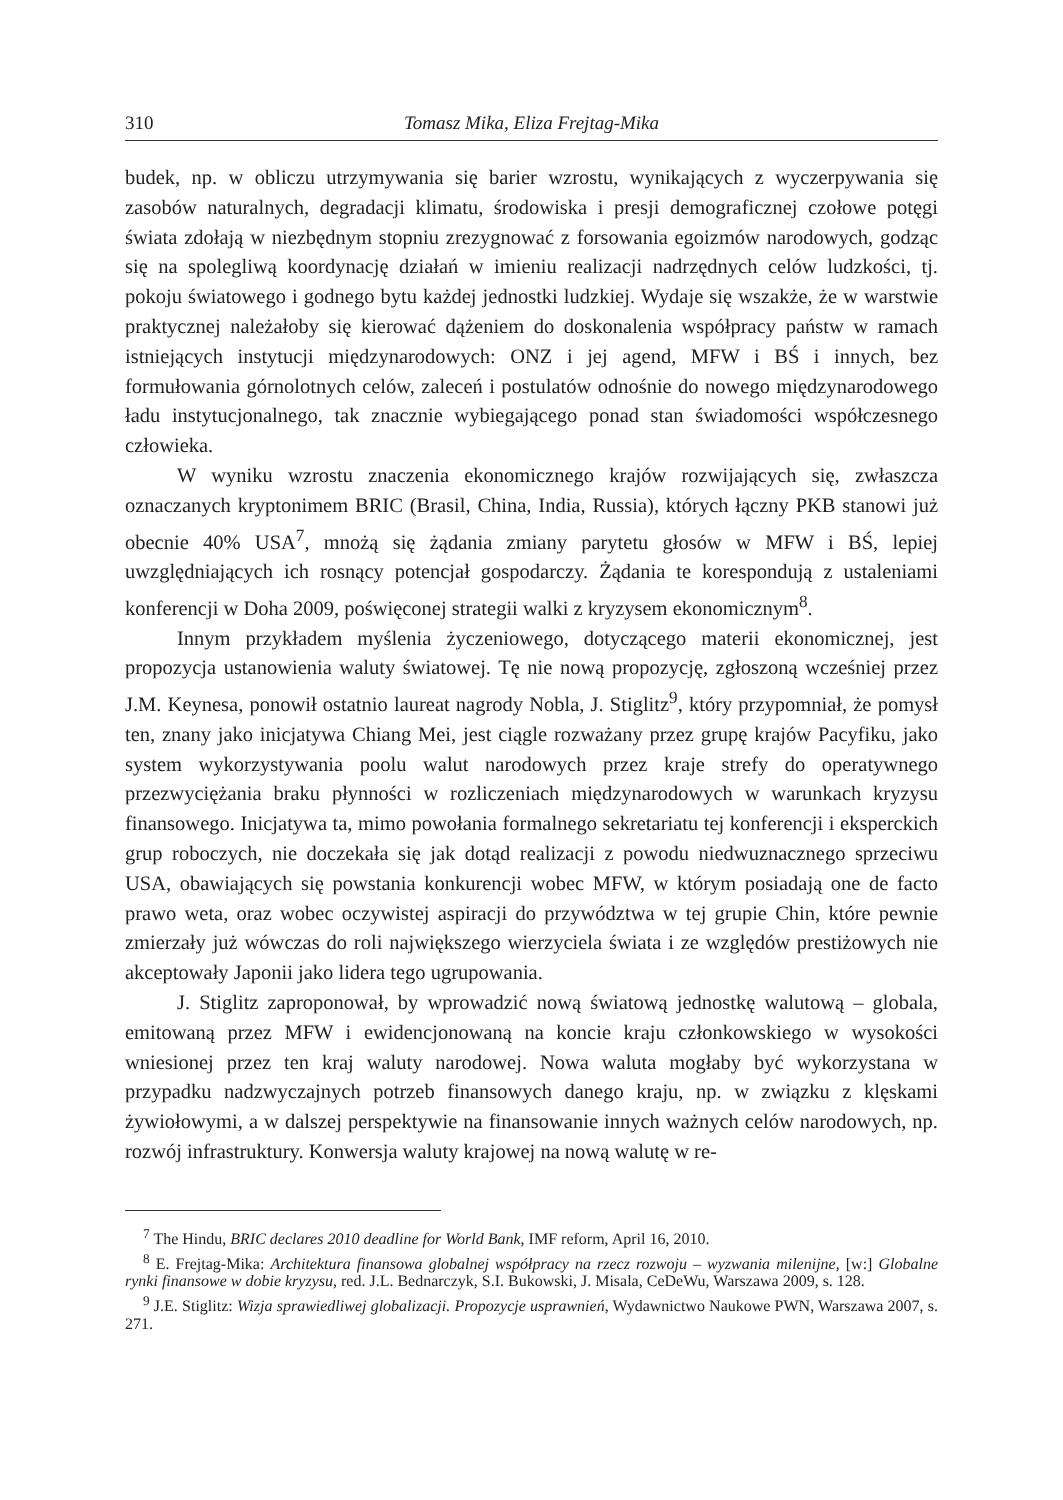310 Tomasz Mika, Eliza Frejtag-Mika
budek, np. w obliczu utrzymywania się barier wzrostu, wynikających z wyczerpywania się zasobów naturalnych, degradacji klimatu, środowiska i presji demograficznej czołowe potęgi świata zdołają w niezbędnym stopniu zrezygnować z forsowania egoizmów narodowych, godząc się na spolegliwą koordynację działań w imieniu realizacji nadrzędnych celów ludzkości, tj. pokoju światowego i godnego bytu każdej jednostki ludzkiej. Wydaje się wszakże, że w warstwie praktycznej należałoby się kierować dążeniem do doskonalenia współpracy państw w ramach istniejących instytucji międzynarodowych: ONZ i jej agend, MFW i BŚ i innych, bez formułowania górnolotnych celów, zaleceń i postulatów odnośnie do nowego międzynarodowego ładu instytucjonalnego, tak znacznie wybiegającego ponad stan świadomości współczesnego człowieka.
W wyniku wzrostu znaczenia ekonomicznego krajów rozwijających się, zwłaszcza oznaczanych kryptonimem BRIC (Brasil, China, India, Russia), których łączny PKB stanowi już obecnie 40% USA<sup>7</sup>, mnożą się żądania zmiany parytetu głosów w MFW i BŚ, lepiej uwzględniających ich rosnący potencjał gospodarczy. Żądania te korespondują z ustaleniami konferencji w Doha 2009, poświęconej strategii walki z kryzysem ekonomicznym<sup>8</sup>.
Innym przykładem myślenia życzeniowego, dotyczącego materii ekonomicznej, jest propozycja ustanowienia waluty światowej. Tę nie nową propozycję, zgłoszoną wcześniej przez J.M. Keynesa, ponowił ostatnio laureat nagrody Nobla, J. Stiglitz<sup>9</sup>, który przypomniał, że pomysł ten, znany jako inicjatywa Chiang Mei, jest ciągle rozważany przez grupę krajów Pacyfiku, jako system wykorzystywania poolu walut narodowych przez kraje strefy do operatywnego przezwyciężania braku płynności w rozliczeniach międzynarodowych w warunkach kryzysu finansowego. Inicjatywa ta, mimo powołania formalnego sekretariatu tej konferencji i eksperckich grup roboczych, nie doczekała się jak dotąd realizacji z powodu niedwuznacznego sprzeciwu USA, obawiających się powstania konkurencji wobec MFW, w którym posiadają one de facto prawo weta, oraz wobec oczywistej aspiracji do przywództwa w tej grupie Chin, które pewnie zmierzały już wówczas do roli największego wierzyciela świata i ze względów prestiżowych nie akceptowały Japonii jako lidera tego ugrupowania.
J. Stiglitz zaproponował, by wprowadzić nową światową jednostkę walutową – globala, emitowaną przez MFW i ewidencjonowaną na koncie kraju członkowskiego w wysokości wniesionej przez ten kraj waluty narodowej. Nowa waluta mogłaby być wykorzystana w przypadku nadzwyczajnych potrzeb finansowych danego kraju, np. w związku z klęskami żywiołowymi, a w dalszej perspektywie na finansowanie innych ważnych celów narodowych, np. rozwój infrastruktury. Konwersja waluty krajowej na nową walutę w re-
<sup>7</sup> The Hindu, BRIC declares 2010 deadline for World Bank, IMF reform, April 16, 2010.
<sup>8</sup> E. Frejtag-Mika: Architektura finansowa globalnej współpracy na rzecz rozwoju – wyzwania milenijne, [w:] Globalne rynki finansowe w dobie kryzysu, red. J.L. Bednarczyk, S.I. Bukowski, J. Misala, CeDeWu, Warszawa 2009, s. 128.
<sup>9</sup> J.E. Stiglitz: Wizja sprawiedliwej globalizacji. Propozycje usprawnień, Wydawnictwo Naukowe PWN, Warszawa 2007, s. 271.